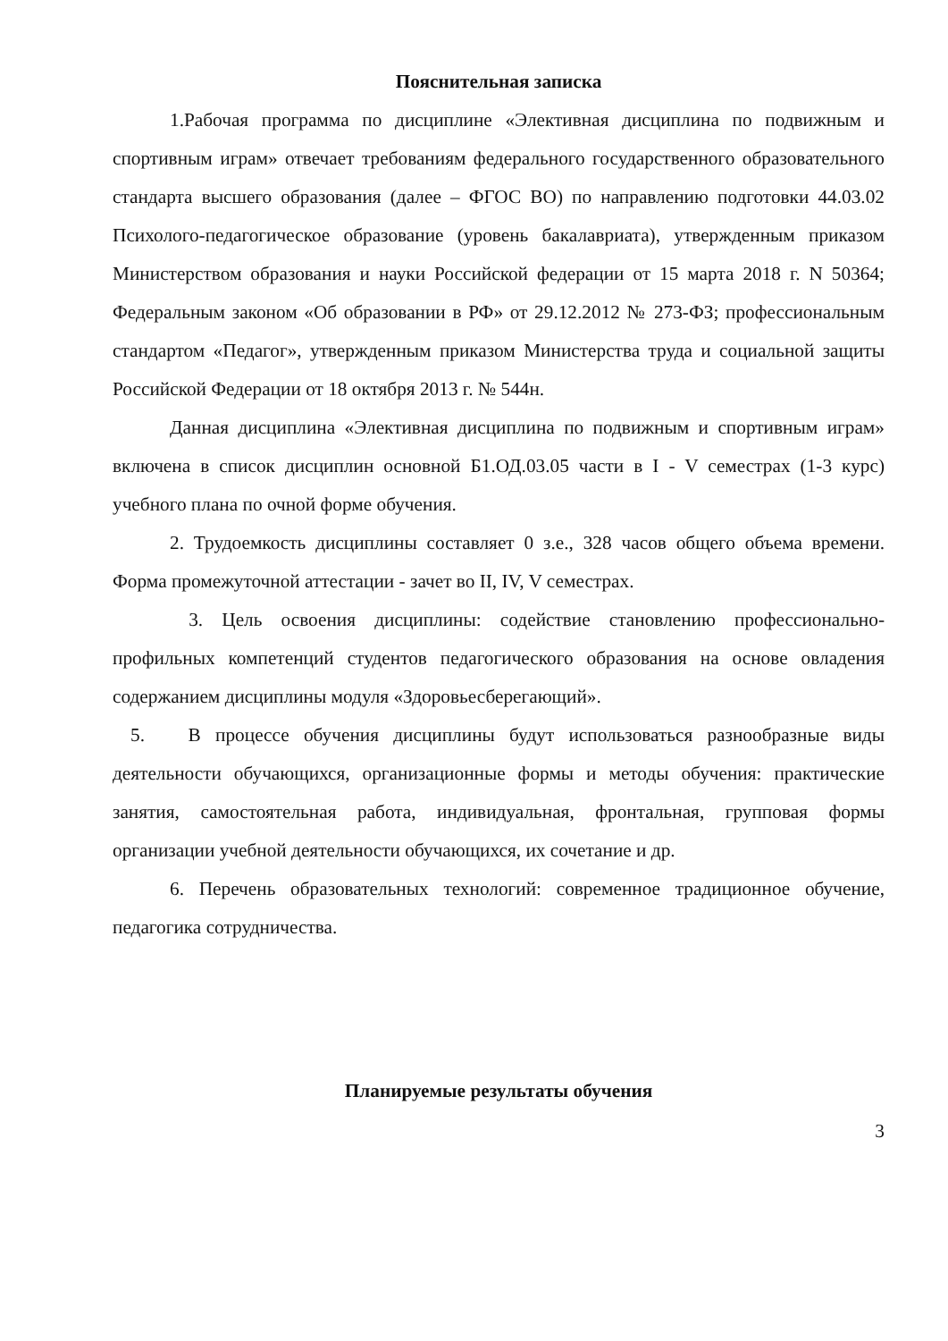Пояснительная записка
1.Рабочая программа по дисциплине «Элективная дисциплина по подвижным и спортивным играм» отвечает требованиям федерального государственного образовательного стандарта высшего образования (далее – ФГОС ВО) по направлению подготовки 44.03.02 Психолого-педагогическое образование (уровень бакалавриата), утвержденным приказом Министерством образования и науки Российской федерации от 15 марта 2018 г. N 50364; Федеральным законом «Об образовании в РФ» от 29.12.2012 № 273-ФЗ; профессиональным стандартом «Педагог», утвержденным приказом Министерства труда и социальной защиты Российской Федерации от 18 октября 2013 г. № 544н.
Данная дисциплина «Элективная дисциплина по подвижным и спортивным играм» включена в список дисциплин основной Б1.ОД.03.05 части в I - V семестрах (1-3 курс) учебного плана по очной форме обучения.
2. Трудоемкость дисциплины составляет 0 з.е., 328 часов общего объема времени. Форма промежуточной аттестации - зачет во II, IV, V семестрах.
3. Цель освоения дисциплины: содействие становлению профессионально-профильных компетенций студентов педагогического образования на основе овладения содержанием дисциплины модуля «Здоровьесберегающий».
5. В процессе обучения дисциплины будут использоваться разнообразные виды деятельности обучающихся, организационные формы и методы обучения: практические занятия, самостоятельная работа, индивидуальная, фронтальная, групповая формы организации учебной деятельности обучающихся, их сочетание и др.
6. Перечень образовательных технологий: современное традиционное обучение, педагогика сотрудничества.
Планируемые результаты обучения
3